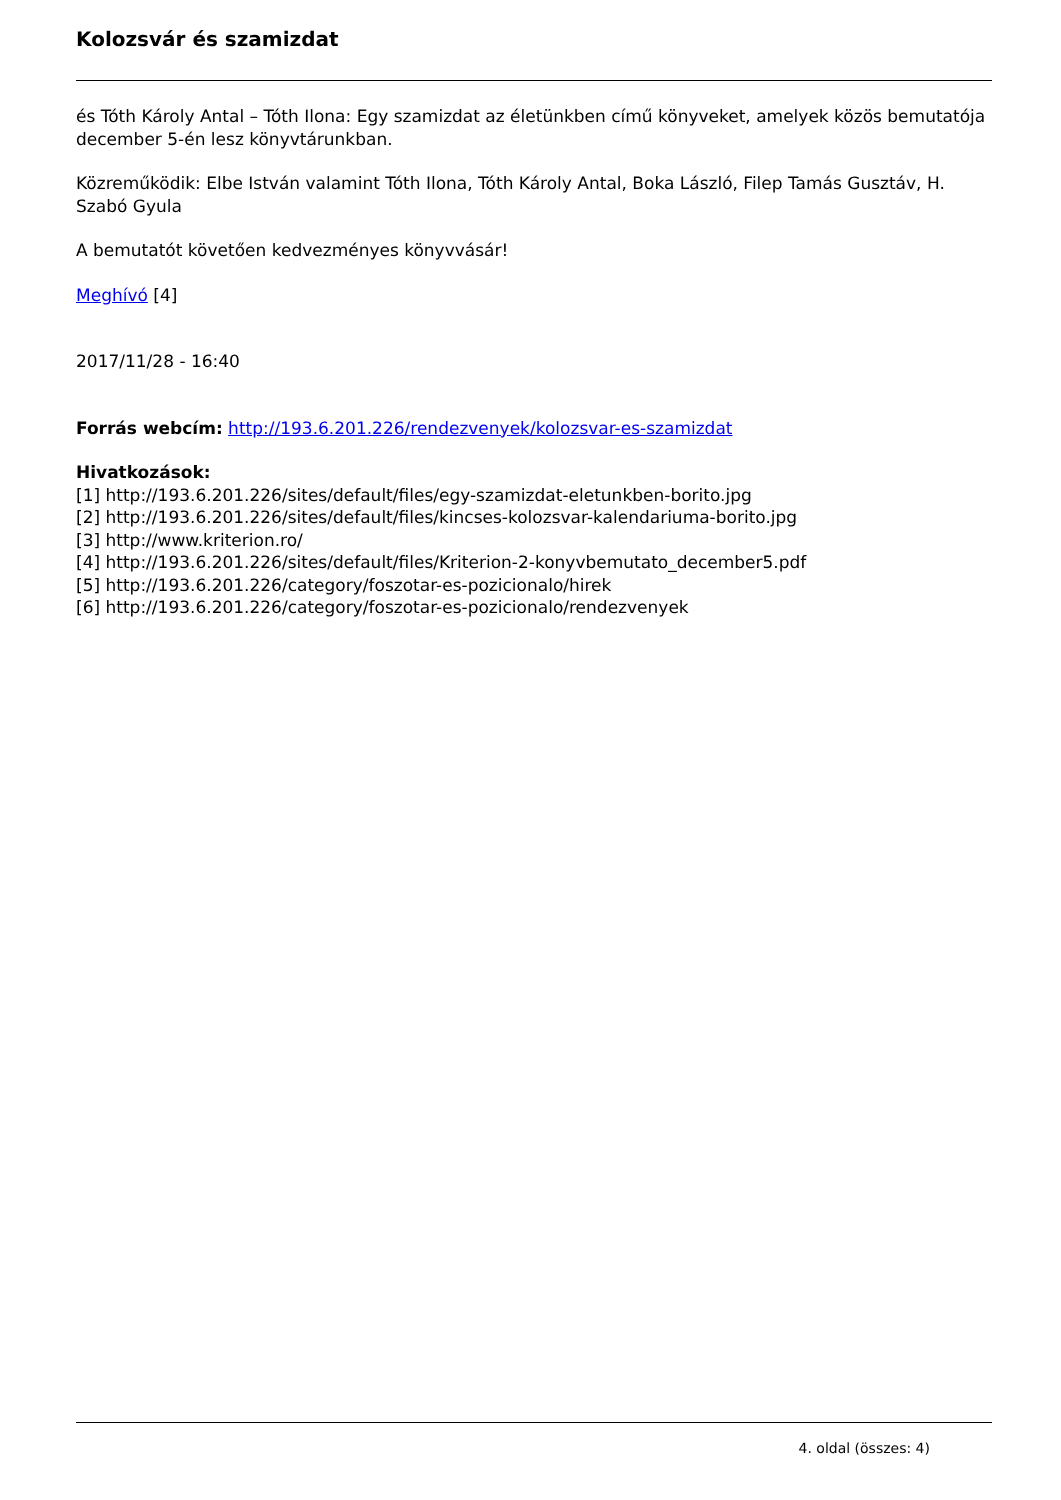Kolozsvár és szamizdat
és Tóth Károly Antal – Tóth Ilona: Egy szamizdat az életünkben című könyveket, amelyek közös bemutatója december 5-én lesz könyvtárunkban.
Közreműködik: Elbe István valamint Tóth Ilona, Tóth Károly Antal, Boka László, Filep Tamás Gusztáv, H. Szabó Gyula
A bemutatót követően kedvezményes könyvvásár!
Meghívó [4]
2017/11/28 - 16:40
Forrás webcím: http://193.6.201.226/rendezvenyek/kolozsvar-es-szamizdat
Hivatkozások:
[1] http://193.6.201.226/sites/default/files/egy-szamizdat-eletunkben-borito.jpg
[2] http://193.6.201.226/sites/default/files/kincses-kolozsvar-kalendariuma-borito.jpg
[3] http://www.kriterion.ro/
[4] http://193.6.201.226/sites/default/files/Kriterion-2-konyvbemutato_december5.pdf
[5] http://193.6.201.226/category/foszotar-es-pozicionalo/hirek
[6] http://193.6.201.226/category/foszotar-es-pozicionalo/rendezvenyek
4. oldal (összes: 4)